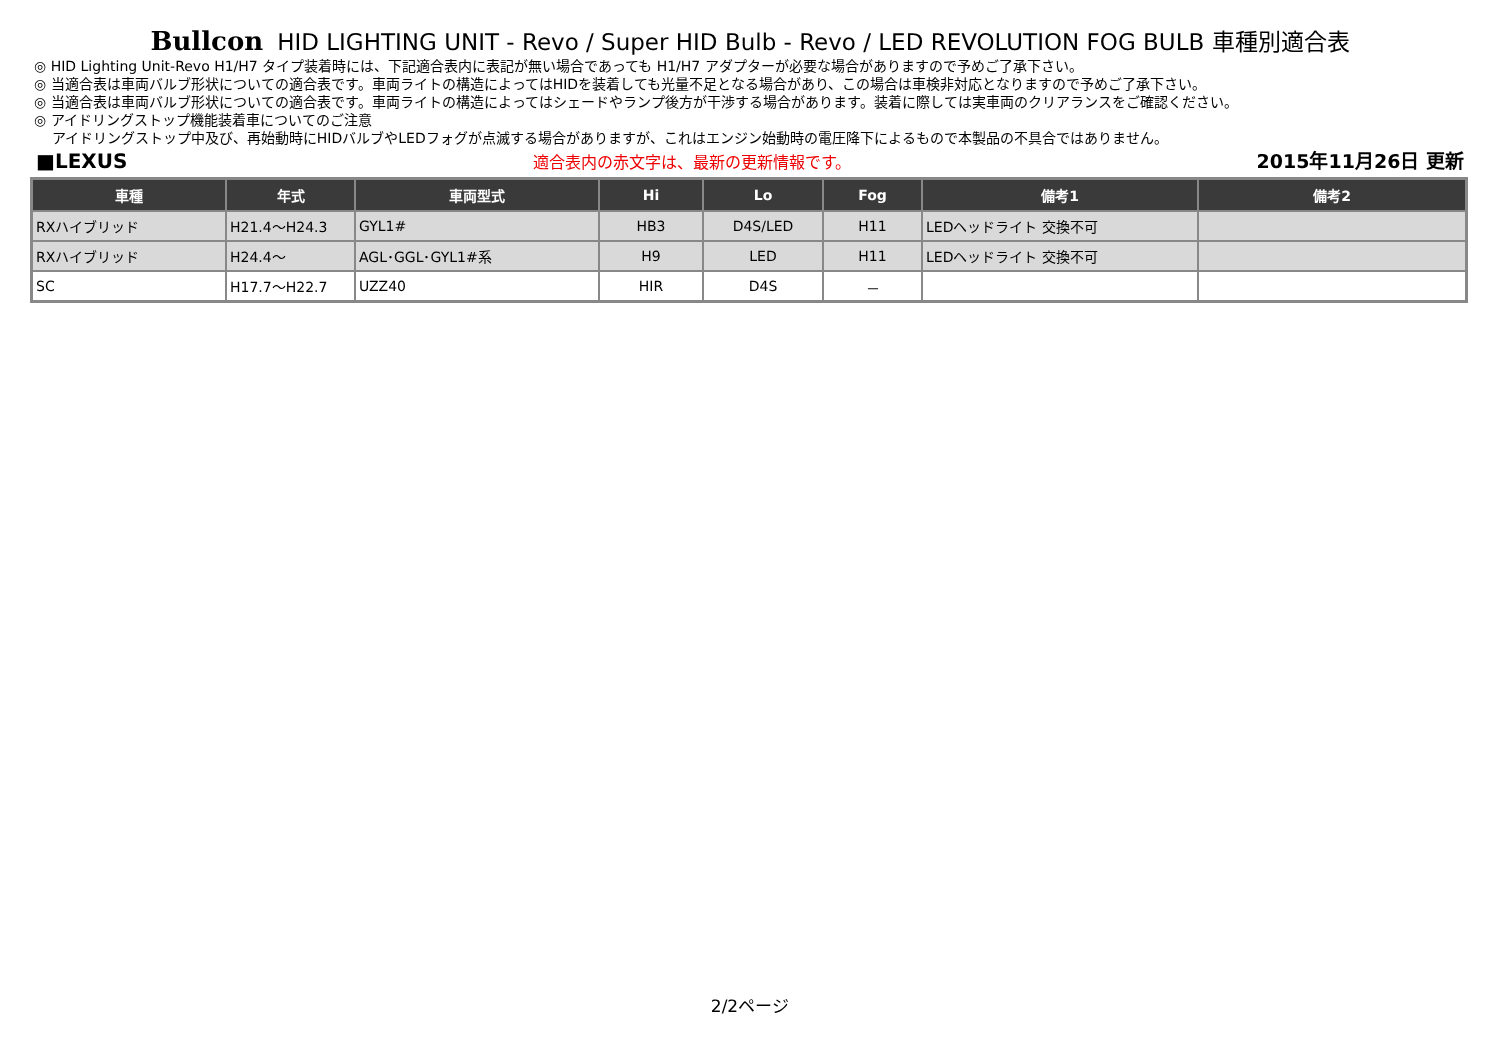Bullcon HID LIGHTING UNIT - Revo / Super HID Bulb - Revo / LED REVOLUTION FOG BULB 車種別適合表
◎ HID Lighting Unit-Revo H1/H7 タイプ装着時には、下記適合表内に表記が無い場合であっても H1/H7 アダプターが必要な場合がありますので予めご了承下さい。
◎ 当適合表は車両バルブ形状についての適合表です。車両ライトの構造によってはHIDを装着しても光量不足となる場合があり、この場合は車検非対応となりますので予めご了承下さい。
◎ 当適合表は車両バルブ形状についての適合表です。車両ライトの構造によってはシェードやランプ後方が干渉する場合があります。装着に際しては実車両のクリアランスをご確認ください。
◎ アイドリングストップ機能装着車についてのご注意
アイドリングストップ中及び、再始動時にHIDバルブやLEDフォグが点滅する場合がありますが、これはエンジン始動時の電圧降下によるもので本製品の不具合ではありません。
■LEXUS 適合表内の赤文字は、最新の更新情報です。 2015年11月26日 更新
| 車種 | 年式 | 車両型式 | Hi | Lo | Fog | 備考1 | 備考2 |
| --- | --- | --- | --- | --- | --- | --- | --- |
| RXハイブリッド | H21.4～H24.3 | GYL1# | HB3 | D4S/LED | H11 | LEDヘッドライト 交換不可 | |
| RXハイブリッド | H24.4～ | AGL･GGL･GYL1#系 | H9 | LED | H11 | LEDヘッドライト 交換不可 | |
| SC | H17.7～H22.7 | UZZ40 | HIR | D4S | － | | |
2/2ページ